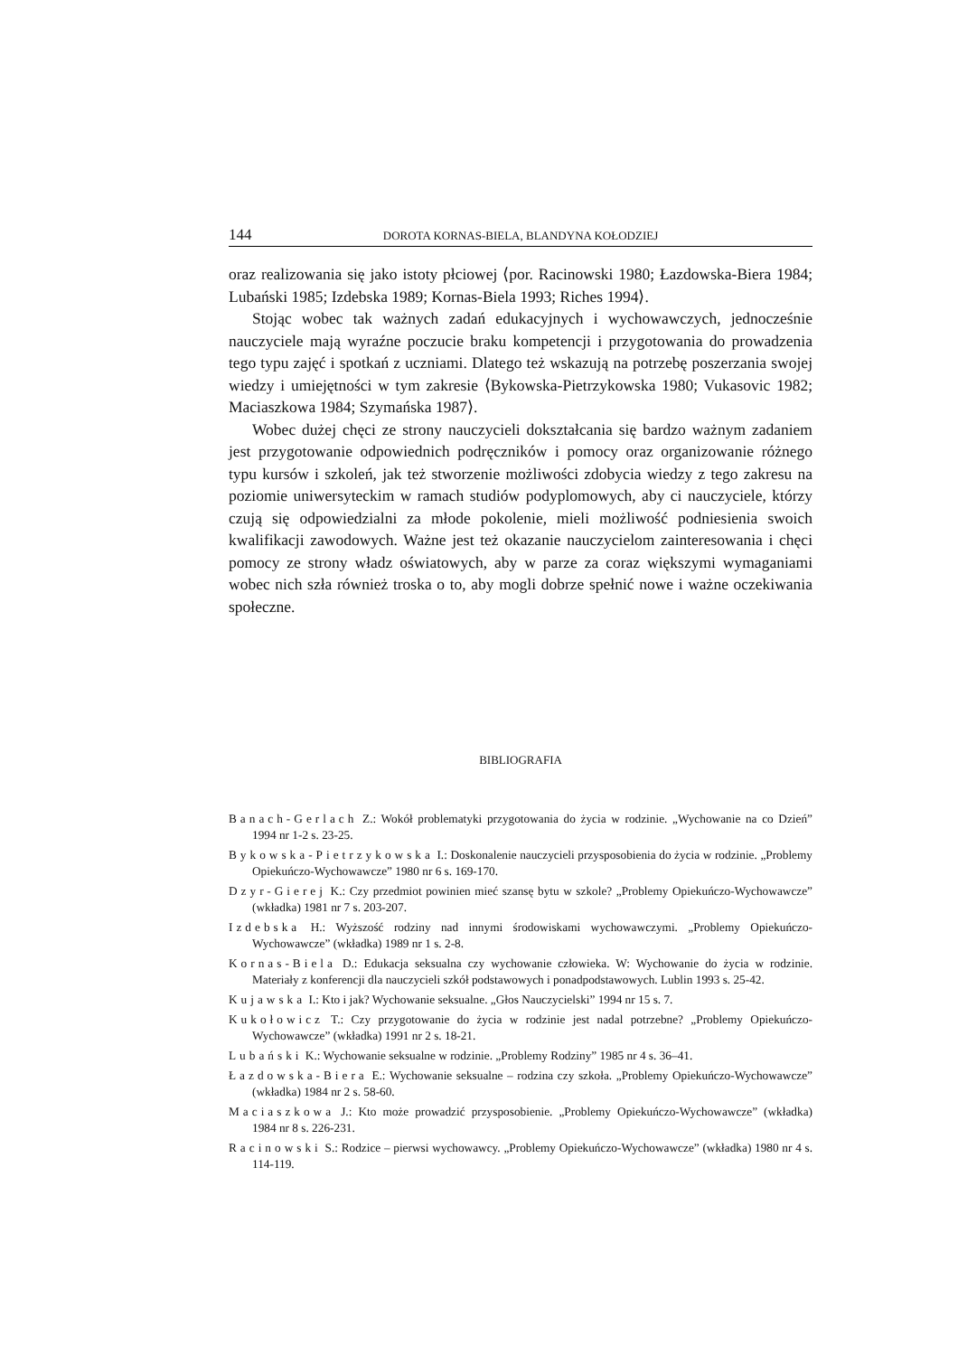144 DOROTA KORNAS-BIELA, BLANDYNA KOŁODZIEJ
oraz realizowania się jako istoty płciowej ⟨por. Racinowski 1980; Łazdowska-Biera 1984; Lubański 1985; Izdebska 1989; Kornas-Biela 1993; Riches 1994⟩.
Stojąc wobec tak ważnych zadań edukacyjnych i wychowawczych, jednocześnie nauczyciele mają wyraźne poczucie braku kompetencji i przygotowania do prowadzenia tego typu zajęć i spotkań z uczniami. Dlatego też wskazują na potrzebę poszerzania swojej wiedzy i umiejętności w tym zakresie ⟨Bykowska-Pietrzykowska 1980; Vukasovic 1982; Maciaszkowa 1984; Szymańska 1987⟩.
Wobec dużej chęci ze strony nauczycieli dokształcania się bardzo ważnym zadaniem jest przygotowanie odpowiednich podręczników i pomocy oraz organizowanie różnego typu kursów i szkoleń, jak też stworzenie możliwości zdobycia wiedzy z tego zakresu na poziomie uniwersyteckim w ramach studiów podyplomowych, aby ci nauczyciele, którzy czują się odpowiedzialni za młode pokolenie, mieli możliwość podniesienia swoich kwalifikacji zawodowych. Ważne jest też okazanie nauczycielom zainteresowania i chęci pomocy ze strony władz oświatowych, aby w parze za coraz większymi wymaganiami wobec nich szła również troska o to, aby mogli dobrze spełnić nowe i ważne oczekiwania społeczne.
BIBLIOGRAFIA
Banach-Gerlach Z.: Wokół problematyki przygotowania do życia w rodzinie. „Wychowanie na co Dzień” 1994 nr 1-2 s. 23-25.
Bykowska-Pietrzykowska I.: Doskonalenie nauczycieli przysposobienia do życia w rodzinie. „Problemy Opiekuńczo-Wychowawcze” 1980 nr 6 s. 169-170.
Dzyr-Gierej K.: Czy przedmiot powinien mieć szansę bytu w szkole? „Problemy Opiekuńczo-Wychowawcze” (wkładka) 1981 nr 7 s. 203-207.
Izdebska H.: Wyższość rodziny nad innymi środowiskami wychowawczymi. „Problemy Opiekuńczo-Wychowawcze” (wkładka) 1989 nr 1 s. 2-8.
Kornas-Biela D.: Edukacja seksualna czy wychowanie człowieka. W: Wychowanie do życia w rodzinie. Materiały z konferencji dla nauczycieli szkół podstawowych i ponadpodstawowych. Lublin 1993 s. 25-42.
Kujawska I.: Kto i jak? Wychowanie seksualne. „Głos Nauczycielski” 1994 nr 15 s. 7.
Kukołowicz T.: Czy przygotowanie do życia w rodzinie jest nadal potrzebne? „Problemy Opiekuńczo-Wychowawcze” (wkładka) 1991 nr 2 s. 18-21.
Lubański K.: Wychowanie seksualne w rodzinie. „Problemy Rodziny” 1985 nr 4 s. 36–41.
Łazdowska-Biera E.: Wychowanie seksualne – rodzina czy szkoła. „Problemy Opiekuńczo-Wychowawcze” (wkładka) 1984 nr 2 s. 58-60.
Maciaszkowa J.: Kto może prowadzić przysposobienie. „Problemy Opiekuńczo-Wychowawcze” (wkładka) 1984 nr 8 s. 226-231.
Racinowski S.: Rodzice – pierwsi wychowawcy. „Problemy Opiekuńczo-Wychowawcze” (wkładka) 1980 nr 4 s. 114-119.